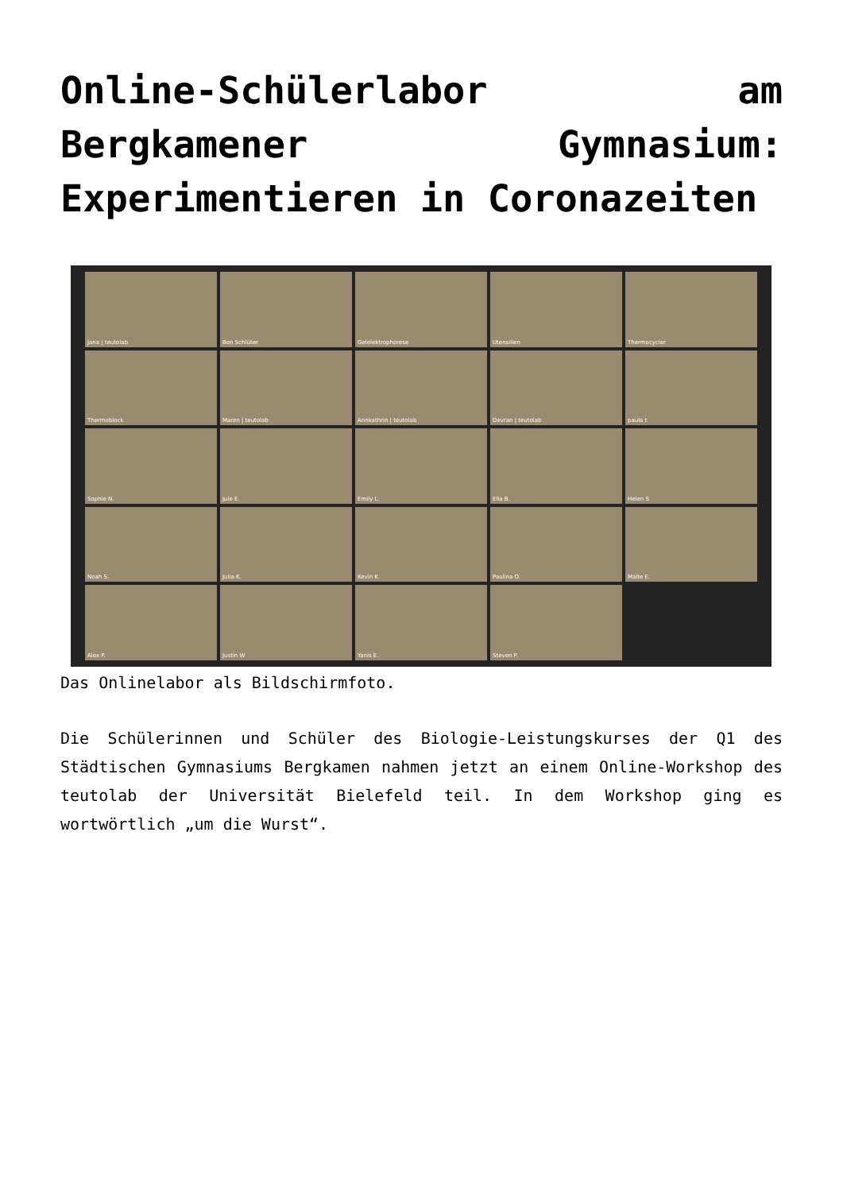Online-Schülerlabor am Bergkamener Gymnasium: Experimentieren in Coronazeiten
Jana | teutolab
Ben Schlüter
Gelelektrophorese
Utensilien
Thermocycler
Thermoblock
Maren | teutolab
Annkathrin | teutolab
Devran | teutolab
paula t
Sophie N.
Jule E.
Emily L.
Ella B.
Helen S
Noah S.
Julia K.
Kevin K.
Paulina O.
Malte E.
Alex P.
Justin W
Yanis E.
Steven P.
Das Onlinelabor als Bildschirmfoto.
Die Schülerinnen und Schüler des Biologie-Leistungskurses der Q1 des Städtischen Gymnasiums Bergkamen nahmen jetzt an einem Online-Workshop des teutolab der Universität Bielefeld teil. In dem Workshop ging es wortwörtlich „um die Wurst“.